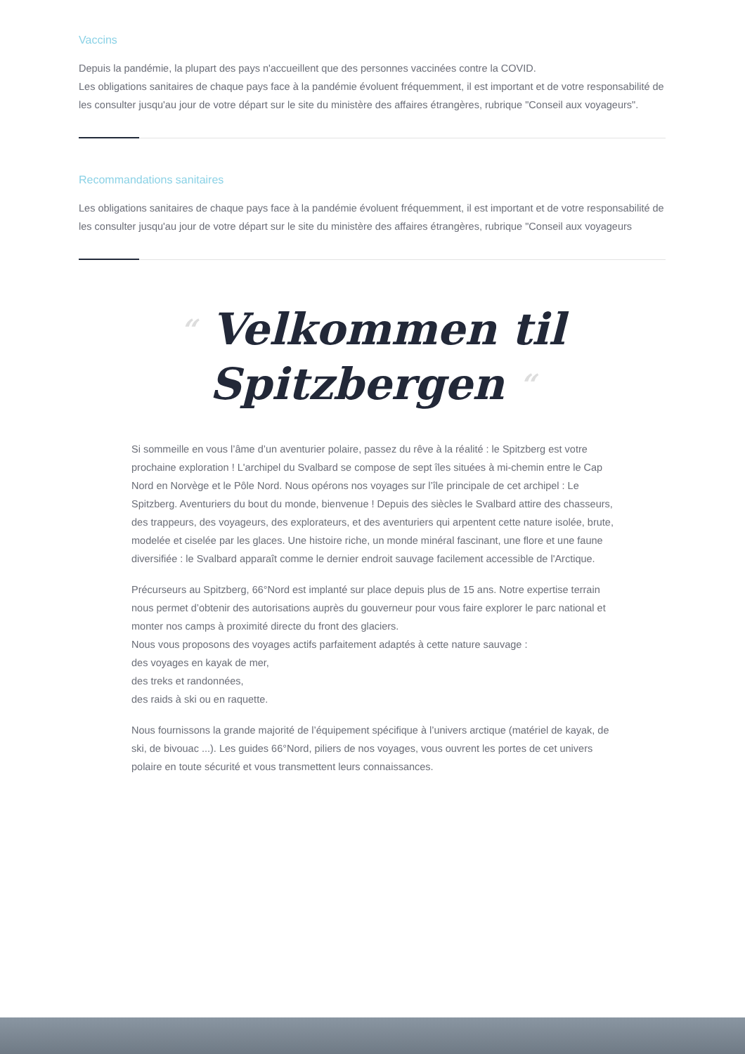Vaccins
Depuis la pandémie, la plupart des pays n'accueillent que des personnes vaccinées contre la COVID.
Les obligations sanitaires de chaque pays face à la pandémie évoluent fréquemment, il est important et de votre responsabilité de les consulter jusqu'au jour de votre départ sur le site du ministère des affaires étrangères, rubrique "Conseil aux voyageurs".
Recommandations sanitaires
Les obligations sanitaires de chaque pays face à la pandémie évoluent fréquemment, il est important et de votre responsabilité de les consulter jusqu'au jour de votre départ sur le site du ministère des affaires étrangères, rubrique "Conseil aux voyageurs
“ Velkommen til
Spitzbergen “
Si sommeille en vous l’âme d’un aventurier polaire, passez du rêve à la réalité : le Spitzberg est votre prochaine exploration ! L'archipel du Svalbard se compose de sept îles situées à mi-chemin entre le Cap Nord en Norvège et le Pôle Nord. Nous opérons nos voyages sur l’île principale de cet archipel : Le Spitzberg. Aventuriers du bout du monde, bienvenue ! Depuis des siècles le Svalbard attire des chasseurs, des trappeurs, des voyageurs, des explorateurs, et des aventuriers qui arpentent cette nature isolée, brute, modelée et ciselée par les glaces. Une histoire riche, un monde minéral fascinant, une flore et une faune diversifiée : le Svalbard apparaît comme le dernier endroit sauvage facilement accessible de l'Arctique.
Précurseurs au Spitzberg, 66°Nord est implanté sur place depuis plus de 15 ans. Notre expertise terrain nous permet d’obtenir des autorisations auprès du gouverneur pour vous faire explorer le parc national et monter nos camps à proximité directe du front des glaciers.
Nous vous proposons des voyages actifs parfaitement adaptés à cette nature sauvage :
des voyages en kayak de mer,
des treks et randonnées,
des raids à ski ou en raquette.
Nous fournissons la grande majorité de l’équipement spécifique à l’univers arctique (matériel de kayak, de ski, de bivouac ...). Les guides 66°Nord, piliers de nos voyages, vous ouvrent les portes de cet univers polaire en toute sécurité et vous transmettent leurs connaissances.